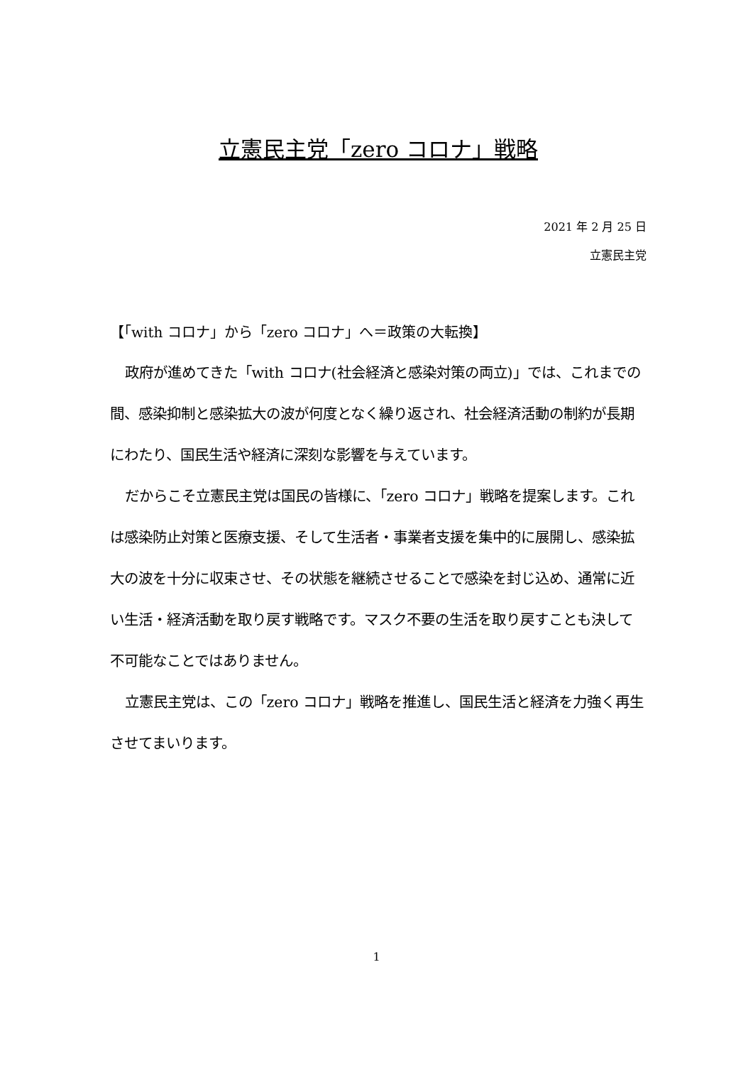立憲民主党「zero コロナ」戦略
2021 年 2 月 25 日
立憲民主党
【「with コロナ」から「zero コロナ」へ＝政策の大転換】
政府が進めてきた「with コロナ(社会経済と感染対策の両立)」では、これまでの間、感染抑制と感染拡大の波が何度となく繰り返され、社会経済活動の制約が長期にわたり、国民生活や経済に深刻な影響を与えています。
だからこそ立憲民主党は国民の皆様に、「zero コロナ」戦略を提案します。これは感染防止対策と医療支援、そして生活者・事業者支援を集中的に展開し、感染拡大の波を十分に収束させ、その状態を継続させることで感染を封じ込め、通常に近い生活・経済活動を取り戻す戦略です。マスク不要の生活を取り戻すことも決して不可能なことではありません。
立憲民主党は、この「zero コロナ」戦略を推進し、国民生活と経済を力強く再生させてまいります。
1